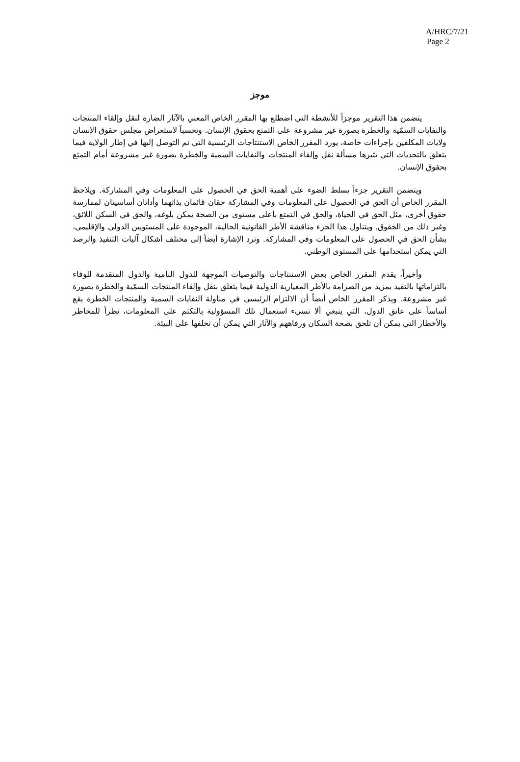A/HRC/7/21
Page 2
موجز
يتضمن هذا التقرير موجزاً للأنشطة التي اضطلع بها المقرر الخاص المعني بالآثار الضارة لنقل وإلقاء المنتجات والنفايات السمّية والخطرة بصورة غير مشروعة على التمتع بحقوق الإنسان. وتحسباً لاستعراض مجلس حقوق الإنسان ولايات المكلفين بإجراءات خاصة، يورد المقرر الخاص الاستنتاجات الرئيسية التي تم التوصل إليها في إطار الولاية فيما يتعلق بالتحديات التي تثيرها مسألة نقل وإلقاء المنتجات والنفايات السمية والخطرة بصورة غير مشروعة أمام التمتع بحقوق الإنسان.
ويتضمن التقرير جزءاً يسلط الضوء على أهمية الحق في الحصول على المعلومات وفي المشاركة. ويلاحظ المقرر الخاص أن الحق في الحصول على المعلومات وفي المشاركة حقان قائمان بذاتهما وأداتان أساسيتان لممارسة حقوق أخرى، مثل الحق في الحياة، والحق في التمتع بأعلى مستوى من الصحة يمكن بلوغه، والحق في السكن اللائق، وغير ذلك من الحقوق. ويتناول هذا الجزء مناقشة الأطر القانونية الحالية، الموجودة على المستويين الدولي والإقليمي، بشأن الحق في الحصول على المعلومات وفي المشاركة. وترد الإشارة أيضاً إلى مختلف أشكال آليات التنفيذ والرصد التي يمكن استخدامها على المستوى الوطني.
وأخيراً، يقدم المقرر الخاص بعض الاستنتاجات والتوصيات الموجهة للدول النامية والدول المتقدمة للوفاء بالتزاماتها بالتقيد بمزيد من الصرامة بالأطر المعيارية الدولية فيما يتعلق بنقل وإلقاء المنتجات السمّية والخطرة بصورة غير مشروعة. ويذكر المقرر الخاص أيضاً أن الالتزام الرئيسي في مناولة النفايات السمية والمنتجات الخطرة يقع أساساً على عاتق الدول، التي ينبغي ألا تسيء استعمال تلك المسؤولية بالتكتم على المعلومات، نظراً للمخاطر والأخطار التي يمكن أن تلحق بصحة السكان ورفاههم والآثار التي يمكن أن تخلفها على البيئة.